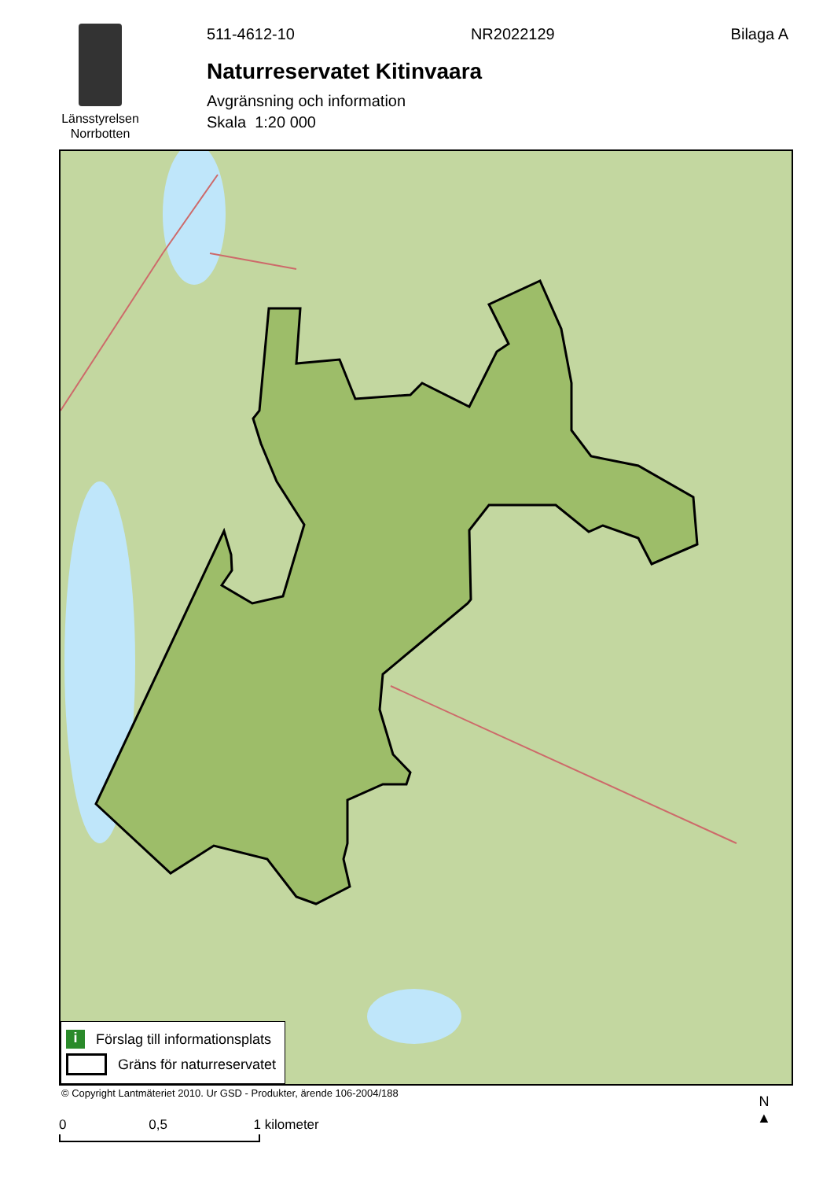Länsstyrelsen
Norrbotten
511-4612-10 NR2022129 Bilaga A
Naturreservatet Kitinvaara
Avgränsning och information
Skala 1:20 000
i Förslag till informationsplats
Gräns för naturreservatet
© Copyright Lantmäteriet 2010. Ur GSD - Produkter, ärende 106-2004/188
0 0,5 1 kilometer
N
▲